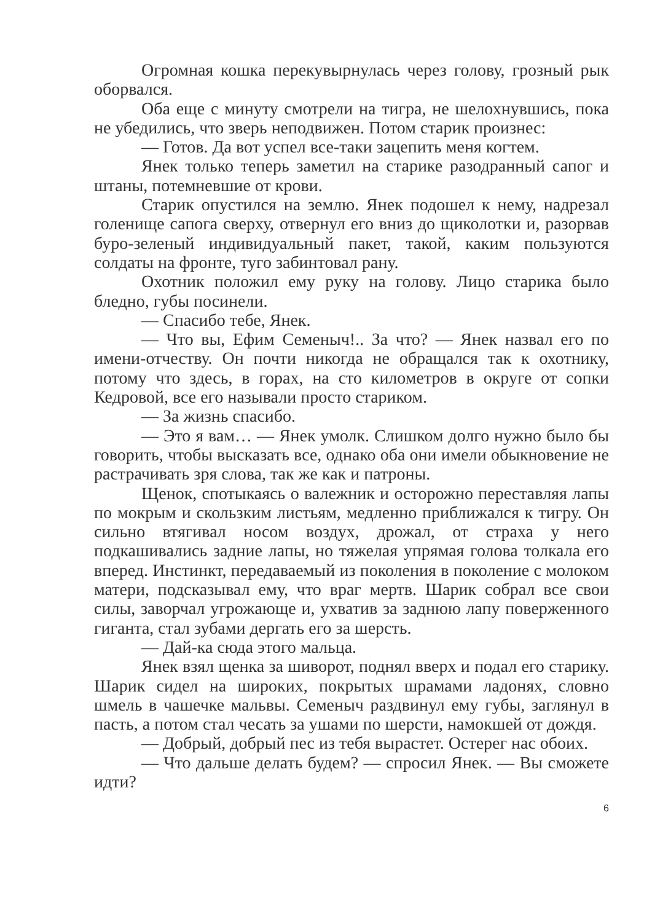Огромная кошка перекувырнулась через голову, грозный рык оборвался.
Оба еще с минуту смотрели на тигра, не шелохнувшись, пока не убедились, что зверь неподвижен. Потом старик произнес:
— Готов. Да вот успел все-таки зацепить меня когтем.
Янек только теперь заметил на старике разодранный сапог и штаны, потемневшие от крови.
Старик опустился на землю. Янек подошел к нему, надрезал голенище сапога сверху, отвернул его вниз до щиколотки и, разорвав буро-зеленый индивидуальный пакет, такой, каким пользуются солдаты на фронте, туго забинтовал рану.
Охотник положил ему руку на голову. Лицо старика было бледно, губы посинели.
— Спасибо тебе, Янек.
— Что вы, Ефим Семеныч!.. За что? — Янек назвал его по имени-отчеству. Он почти никогда не обращался так к охотнику, потому что здесь, в горах, на сто километров в округе от сопки Кедровой, все его называли просто стариком.
— За жизнь спасибо.
— Это я вам… — Янек умолк. Слишком долго нужно было бы говорить, чтобы высказать все, однако оба они имели обыкновение не растрачивать зря слова, так же как и патроны.
Щенок, спотыкаясь о валежник и осторожно переставляя лапы по мокрым и скользким листьям, медленно приближался к тигру. Он сильно втягивал носом воздух, дрожал, от страха у него подкашивались задние лапы, но тяжелая упрямая голова толкала его вперед. Инстинкт, передаваемый из поколения в поколение с молоком матери, подсказывал ему, что враг мертв. Шарик собрал все свои силы, заворчал угрожающе и, ухватив за заднюю лапу поверженного гиганта, стал зубами дергать его за шерсть.
— Дай-ка сюда этого мальца.
Янек взял щенка за шиворот, поднял вверх и подал его старику. Шарик сидел на широких, покрытых шрамами ладонях, словно шмель в чашечке мальвы. Семеныч раздвинул ему губы, заглянул в пасть, а потом стал чесать за ушами по шерсти, намокшей от дождя.
— Добрый, добрый пес из тебя вырастет. Остерег нас обоих.
— Что дальше делать будем? — спросил Янек. — Вы сможете идти?
6